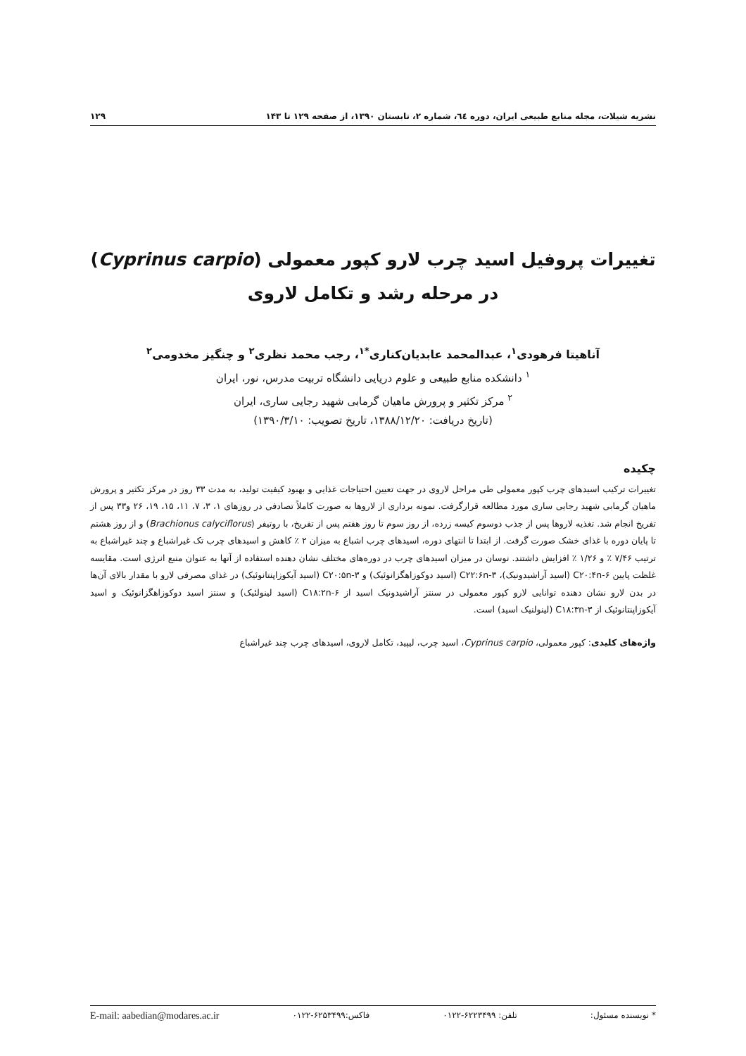نشریه شیلات، مجله منابع طبیعی ایران، دوره ٦٤، شماره ۲، تابستان ۱۳۹۰، از صفحه ۱۲۹ تا ۱۴۳ ۱۲۹
تغییرات پروفیل اسید چرب لارو کپور معمولی (Cyprinus carpio)
در مرحله رشد و تکامل لاروی
آناهیتا فرهودی<sup>۱</sup>، عبدالمحمد عابدیان‌کناری<sup>*۱</sup>، رجب محمد نظری<sup>۲</sup> و چنگیز مخدومی<sup>۲</sup>
<sup>۱</sup> دانشکده منابع طبیعی و علوم دریایی دانشگاه تربیت مدرس، نور، ایران
<sup>۲</sup> مرکز تکثیر و پرورش ماهیان گرمابی شهید رجایی ساری، ایران
(تاریخ دریافت: ۱۳۸۸/۱۲/۲۰، تاریخ تصویب: ۱۳۹۰/۳/۱۰)
چکیده
تغییرات ترکیب اسیدهای چرب کپور معمولی طی مراحل لاروی در جهت تعیین احتیاجات غذایی و بهبود کیفیت تولید، به مدت ۳۳ روز در مرکز تکثیر و پرورش ماهیان گرمابی شهید رجایی ساری مورد مطالعه قرارگرفت. نمونه برداری از لاروها به صورت کاملاً تصادفی در روزهای ۱، ۳، ۷، ۱۱، ۱۵، ۱۹، ۲۶ و۳۳ پس از تفریخ انجام شد. تغذیه لاروها پس از جذب دوسوم کیسه زرده، از روز سوم تا روز هفتم پس از تفریخ، با روتیفر (Brachionus calyciflorus) و از روز هشتم تا پایان دوره با غذای خشک صورت گرفت. از ابتدا تا انتهای دوره، اسیدهای چرب اشباع به میزان ۲ ٪ کاهش و اسیدهای چرب تک غیراشباع و چند غیراشباع به ترتیب ۷/۴۶ ٪ و ۱/۲۶ ٪ افزایش داشتند. نوسان در میزان اسیدهای چرب در دوره‌های مختلف نشان دهنده استفاده از آنها به عنوان منبع انرژی است. مقایسه غلظت پایین C۲۰:۴n-۶ (اسید آراشیدونیک)، C۲۲:۶n-۳ (اسید دوکوزاهگزانوئیک) و C۲۰:۵n-۳ (اسید آیکوزاپنتانوئیک) در غذای مصرفی لارو با مقدار بالای آن‌ها در بدن لارو نشان دهنده توانایی لارو کپور معمولی در سنتز آراشیدونیک اسید از C۱۸:۲n-۶ (اسید لینولئیک) و سنتز اسید دوکوزاهگزانوئیک و اسید آیکوزاپنتانوئیک از C۱۸:۳n-۳ (لینولنیک اسید) است.
واژه‌های کلیدی: کپور معمولی، Cyprinus carpio، اسید چرب، لیپید، تکامل لاروی، اسیدهای چرب چند غیراشباع
* نویسنده مسئول: تلفن: ۶۲۲۳۴۹۹-۰۱۲۲ فاکس:۶۲۵۳۴۹۹-۰۱۲۲ E-mail: aabedian@modares.ac.ir